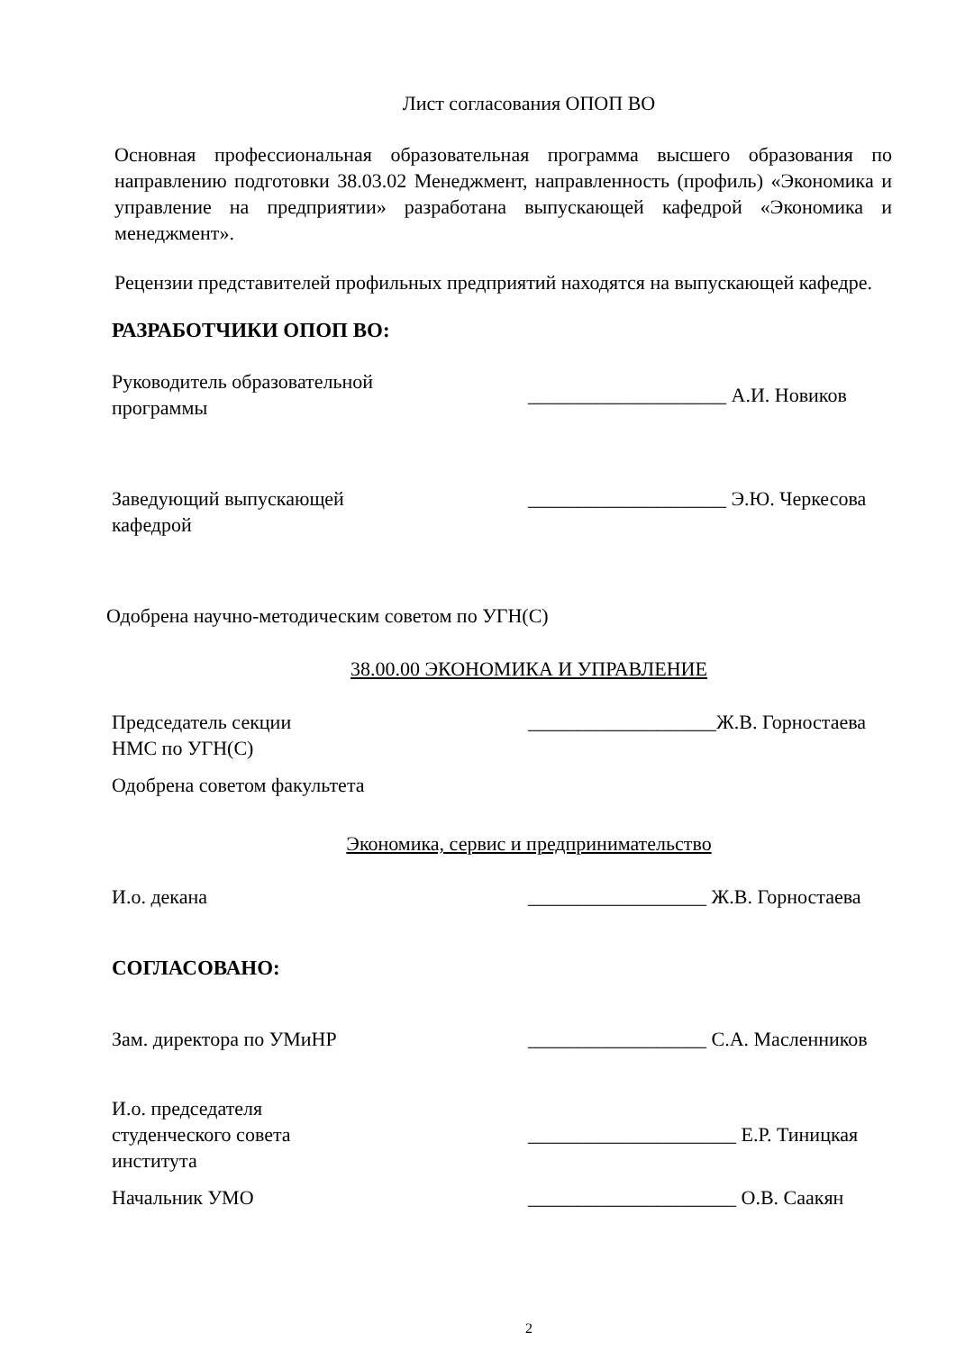Лист согласования ОПОП ВО
Основная профессиональная образовательная программа высшего образования по направлению подготовки 38.03.02 Менеджмент, направленность (профиль) «Экономика и управление на предприятии» разработана выпускающей кафедрой «Экономика и менеджмент».
Рецензии представителей профильных предприятий находятся на выпускающей кафедре.
РАЗРАБОТЧИКИ ОПОП ВО:
Руководитель образовательной
программы
____________________ А.И. Новиков
Заведующий выпускающей
кафедрой
____________________ Э.Ю. Черкесова
Одобрена научно-методическим советом по УГН(С)
38.00.00 ЭКОНОМИКА И УПРАВЛЕНИЕ
Председатель секции
НМС по УГН(С)
___________________Ж.В. Горностаева
Одобрена советом факультета
Экономика, сервис и предпринимательство
И.о. декана __________________ Ж.В. Горностаева
СОГЛАСОВАНО:
Зам. директора по УМиНР __________________ С.А. Масленников
И.о. председателя
студенческого совета
института
_____________________ Е.Р. Тиницкая
Начальник УМО _____________________ О.В. Саакян
2